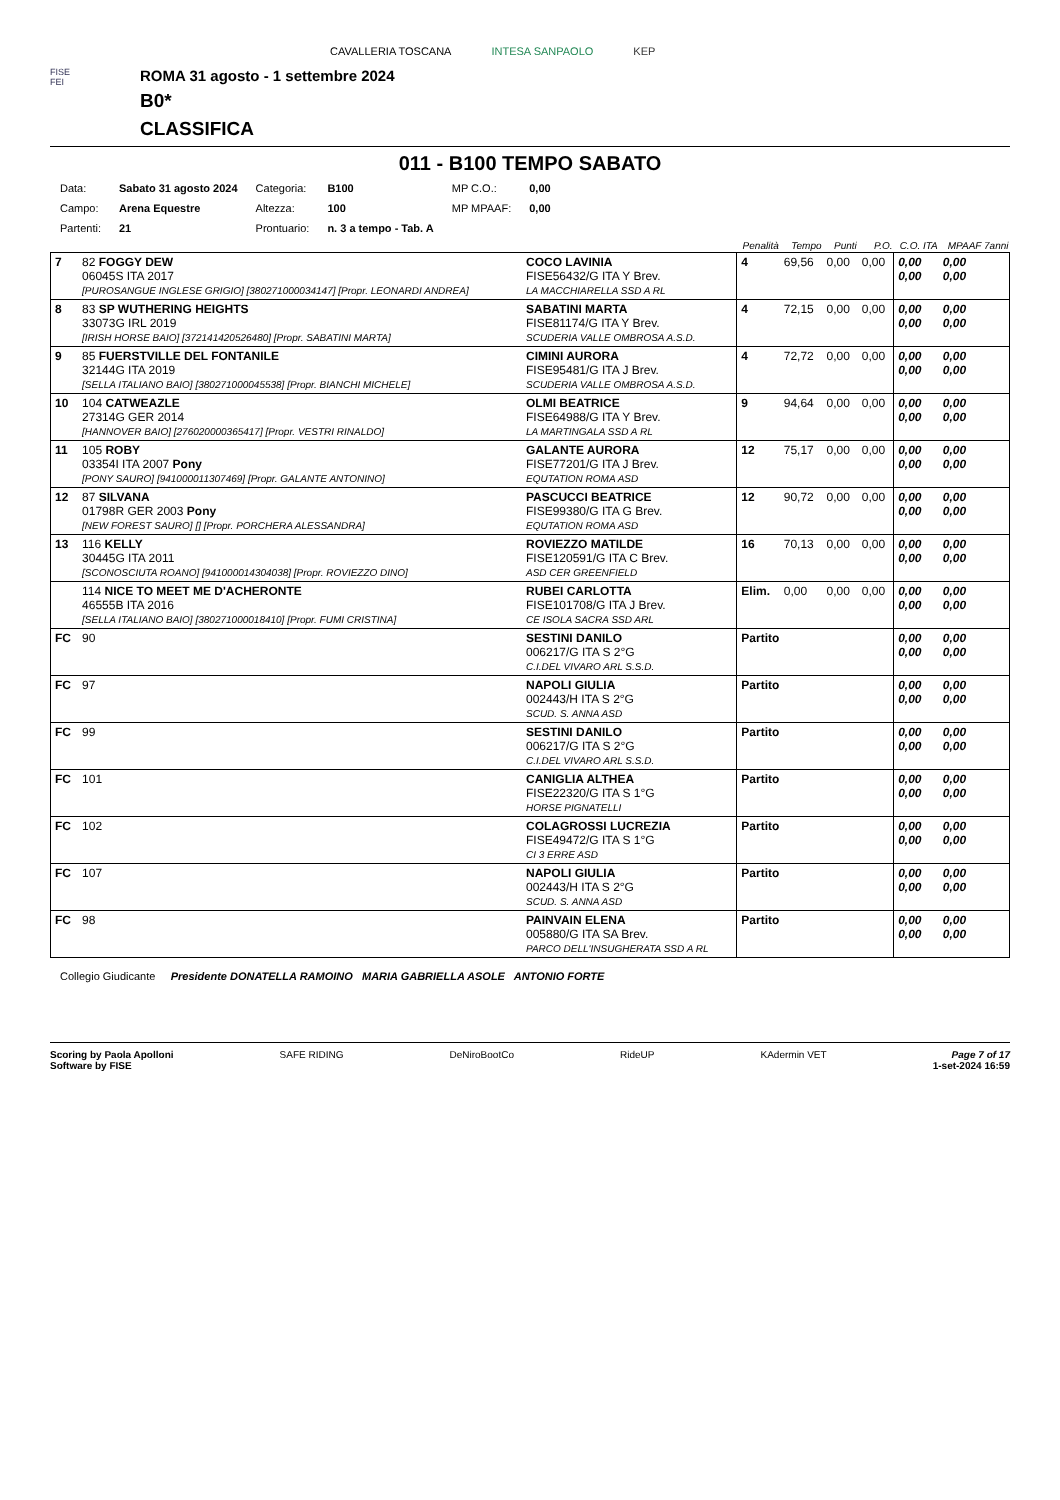CAVALLERIA TOSCANA INTESA SANPAOLO KEP
FISE
FEI
ROMA 31 agosto - 1 settembre 2024
B0*
CLASSIFICA
011 - B100 TEMPO SABATO
| Data: | Sabato 31 agosto 2024 | Categoria: | B100 | MP C.O.: | 0,00 |
| Campo: | Arena Equestre | Altezza: | 100 | MP MPAAF: | 0,00 |
| Partenti: | 21 | Prontuario: | n. 3 a tempo - Tab. A | | |
| | | | Penalità | Tempo | Punti | P.O. | C.O. ITA | MPAAF 7anni |
| --- | --- | --- | --- | --- | --- | --- | --- | --- |
| 7 | 82 FOGGY DEW 06045S ITA 2017 [PUROSANGUE INGLESE GRIGIO] [380271000034147] [Propr. LEONARDI ANDREA] | COCO LAVINIA FISE56432/G ITA Y Brev. LA MACCHIARELLA SSD A RL | 4 | 69,56 | 0,00 | 0,00 | 0,00 0,00 | 0,00 0,00 |
| 8 | 83 SP WUTHERING HEIGHTS 33073G IRL 2019 [IRISH HORSE BAIO] [372141420526480] [Propr. SABATINI MARTA] | SABATINI MARTA FISE81174/G ITA Y Brev. SCUDERIA VALLE OMBROSA A.S.D. | 4 | 72,15 | 0,00 | 0,00 | 0,00 0,00 | 0,00 0,00 |
| 9 | 85 FUERSTVILLE DEL FONTANILE 32144G ITA 2019 [SELLA ITALIANO BAIO] [380271000045538] [Propr. BIANCHI MICHELE] | CIMINI AURORA FISE95481/G ITA J Brev. SCUDERIA VALLE OMBROSA A.S.D. | 4 | 72,72 | 0,00 | 0,00 | 0,00 0,00 | 0,00 0,00 |
| 10 | 104 CATWEAZLE 27314G GER 2014 [HANNOVER BAIO] [276020000365417] [Propr. VESTRI RINALDO] | OLMI BEATRICE FISE64988/G ITA Y Brev. LA MARTINGALA SSD A RL | 9 | 94,64 | 0,00 | 0,00 | 0,00 0,00 | 0,00 0,00 |
| 11 | 105 ROBY 03354I ITA 2007 Pony [PONY SAURO] [941000011307469] [Propr. GALANTE ANTONINO] | GALANTE AURORA FISE77201/G ITA J Brev. EQUTATION ROMA ASD | 12 | 75,17 | 0,00 | 0,00 | 0,00 0,00 | 0,00 0,00 |
| 12 | 87 SILVANA 01798R GER 2003 Pony [NEW FOREST SAURO] [] [Propr. PORCHERA ALESSANDRA] | PASCUCCI BEATRICE FISE99380/G ITA G Brev. EQUTATION ROMA ASD | 12 | 90,72 | 0,00 | 0,00 | 0,00 0,00 | 0,00 0,00 |
| 13 | 116 KELLY 30445G ITA 2011 [SCONOSCIUTA ROANO] [941000014304038] [Propr. ROVIEZZO DINO] | ROVIEZZO MATILDE FISE120591/G ITA C Brev. ASD CER GREENFIELD | 16 | 70,13 | 0,00 | 0,00 | 0,00 0,00 | 0,00 0,00 |
| | 114 NICE TO MEET ME D'ACHERONTE 46555B ITA 2016 [SELLA ITALIANO BAIO] [380271000018410] [Propr. FUMI CRISTINA] | RUBEI CARLOTTA FISE101708/G ITA J Brev. CE ISOLA SACRA SSD ARL | Elim. | 0,00 | 0,00 | 0,00 | 0,00 0,00 | 0,00 0,00 |
| FC | 90 | SESTINI DANILO 006217/G ITA S 2°G C.I.DEL VIVARO ARL S.S.D. | Partito | | | | 0,00 0,00 | 0,00 0,00 |
| FC | 97 | NAPOLI GIULIA 002443/H ITA S 2°G SCUD. S. ANNA ASD | Partito | | | | 0,00 0,00 | 0,00 0,00 |
| FC | 99 | SESTINI DANILO 006217/G ITA S 2°G C.I.DEL VIVARO ARL S.S.D. | Partito | | | | 0,00 0,00 | 0,00 0,00 |
| FC | 101 | CANIGLIA ALTHEA FISE22320/G ITA S 1°G HORSE PIGNATELLI | Partito | | | | 0,00 0,00 | 0,00 0,00 |
| FC | 102 | COLAGROSSI LUCREZIA FISE49472/G ITA S 1°G CI 3 ERRE ASD | Partito | | | | 0,00 0,00 | 0,00 0,00 |
| FC | 107 | NAPOLI GIULIA 002443/H ITA S 2°G SCUD. S. ANNA ASD | Partito | | | | 0,00 0,00 | 0,00 0,00 |
| FC | 98 | PAINVAIN ELENA 005880/G ITA SA Brev. PARCO DELL'INSUGHERATA SSD A RL | Partito | | | | 0,00 0,00 | 0,00 0,00 |
Collegio Giudicante Presidente DONATELLA RAMOINO MARIA GABRIELLA ASOLE ANTONIO FORTE
Scoring by Paola Apolloni
Software by FISE SAFE RIDING DeNiroBootCo RideUP KAdermin VET Page 7 of 17
1-set-2024 16:59